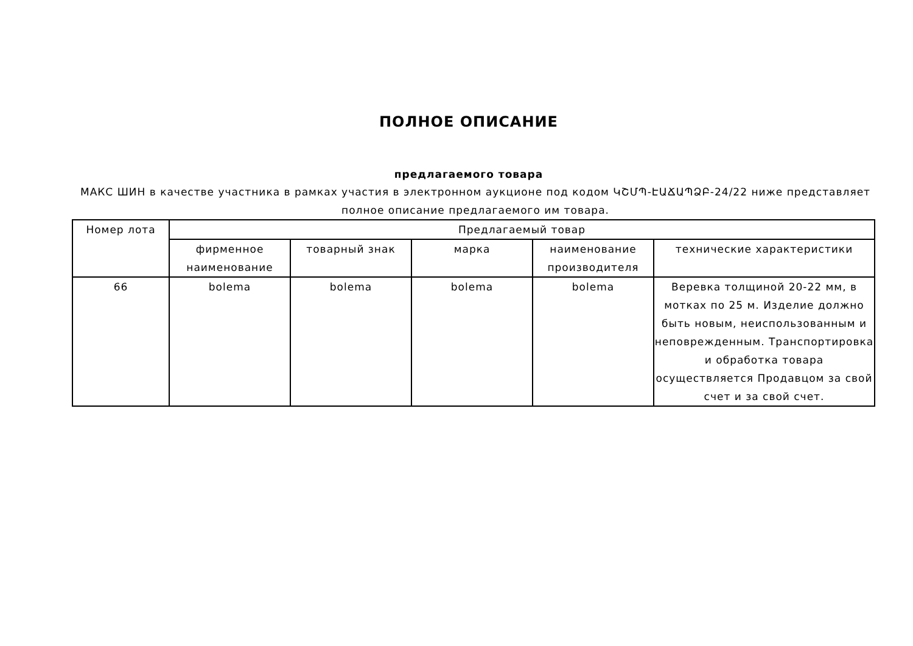ПОЛНОЕ ОПИСАНИЕ
предлагаемого товара
МАКС ШИН в качестве участника в рамках участия в электронном аукционе под кодом ԿՇՄՊ-ԷԱՃԱՊՁԲ-24/22 ниже представляет полное описание предлагаемого им товара.
| Номер лота | Предлагаемый товар | | | | |
| --- | --- | --- | --- | --- | --- |
| | фирменное наименование | товарный знак | марка | наименование производителя | технические характеристики |
| 66 | bolema | bolema | bolema | bolema | Веревка толщиной 20-22 мм, в мотках по 25 м. Изделие должно быть новым, неиспользованным и неповрежденным. Транспортировка и обработка товара осуществляется Продавцом за свой счет и за свой счет. |